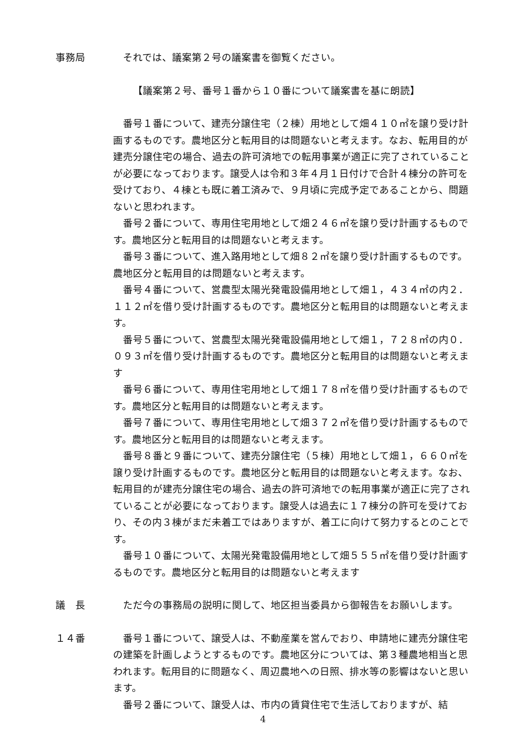事務局 それでは、議案第２号の議案書を御覧ください。
【議案第２号、番号１番から１０番について議案書を基に朗読】
番号１番について、建売分譲住宅（２棟）用地として畑４１０㎡を譲り受け計画するものです。農地区分と転用目的は問題ないと考えます。なお、転用目的が建売分譲住宅の場合、過去の許可済地での転用事業が適正に完了されていることが必要になっております。譲受人は令和３年４月１日付けで合計４棟分の許可を受けており、４棟とも既に着工済みで、９月頃に完成予定であることから、問題ないと思われます。
番号２番について、専用住宅用地として畑２４６㎡を譲り受け計画するものです。農地区分と転用目的は問題ないと考えます。
番号３番について、進入路用地として畑８２㎡を譲り受け計画するものです。農地区分と転用目的は問題ないと考えます。
番号４番について、営農型太陽光発電設備用地として畑１，４３４㎡の内２．１１２㎡を借り受け計画するものです。農地区分と転用目的は問題ないと考えます。
番号５番について、営農型太陽光発電設備用地として畑１，７２８㎡の内０．０９３㎡を借り受け計画するものです。農地区分と転用目的は問題ないと考えます
番号６番について、専用住宅用地として畑１７８㎡を借り受け計画するものです。農地区分と転用目的は問題ないと考えます。
番号７番について、専用住宅用地として畑３７２㎡を借り受け計画するものです。農地区分と転用目的は問題ないと考えます。
番号８番と９番について、建売分譲住宅（５棟）用地として畑１，６６０㎡を譲り受け計画するものです。農地区分と転用目的は問題ないと考えます。なお、転用目的が建売分譲住宅の場合、過去の許可済地での転用事業が適正に完了されていることが必要になっております。譲受人は過去に１７棟分の許可を受けており、その内３棟がまだ未着工ではありますが、着工に向けて努力するとのことです。
番号１０番について、太陽光発電設備用地として畑５５５㎡を借り受け計画するものです。農地区分と転用目的は問題ないと考えます
議　長 ただ今の事務局の説明に関して、地区担当委員から御報告をお願いします。
１４番 番号１番について、譲受人は、不動産業を営んでおり、申請地に建売分譲住宅の建築を計画しようとするものです。農地区分については、第３種農地相当と思われます。転用目的に問題なく、周辺農地への日照、排水等の影響はないと思います。
番号２番について、譲受人は、市内の賃貸住宅で生活しておりますが、結
4